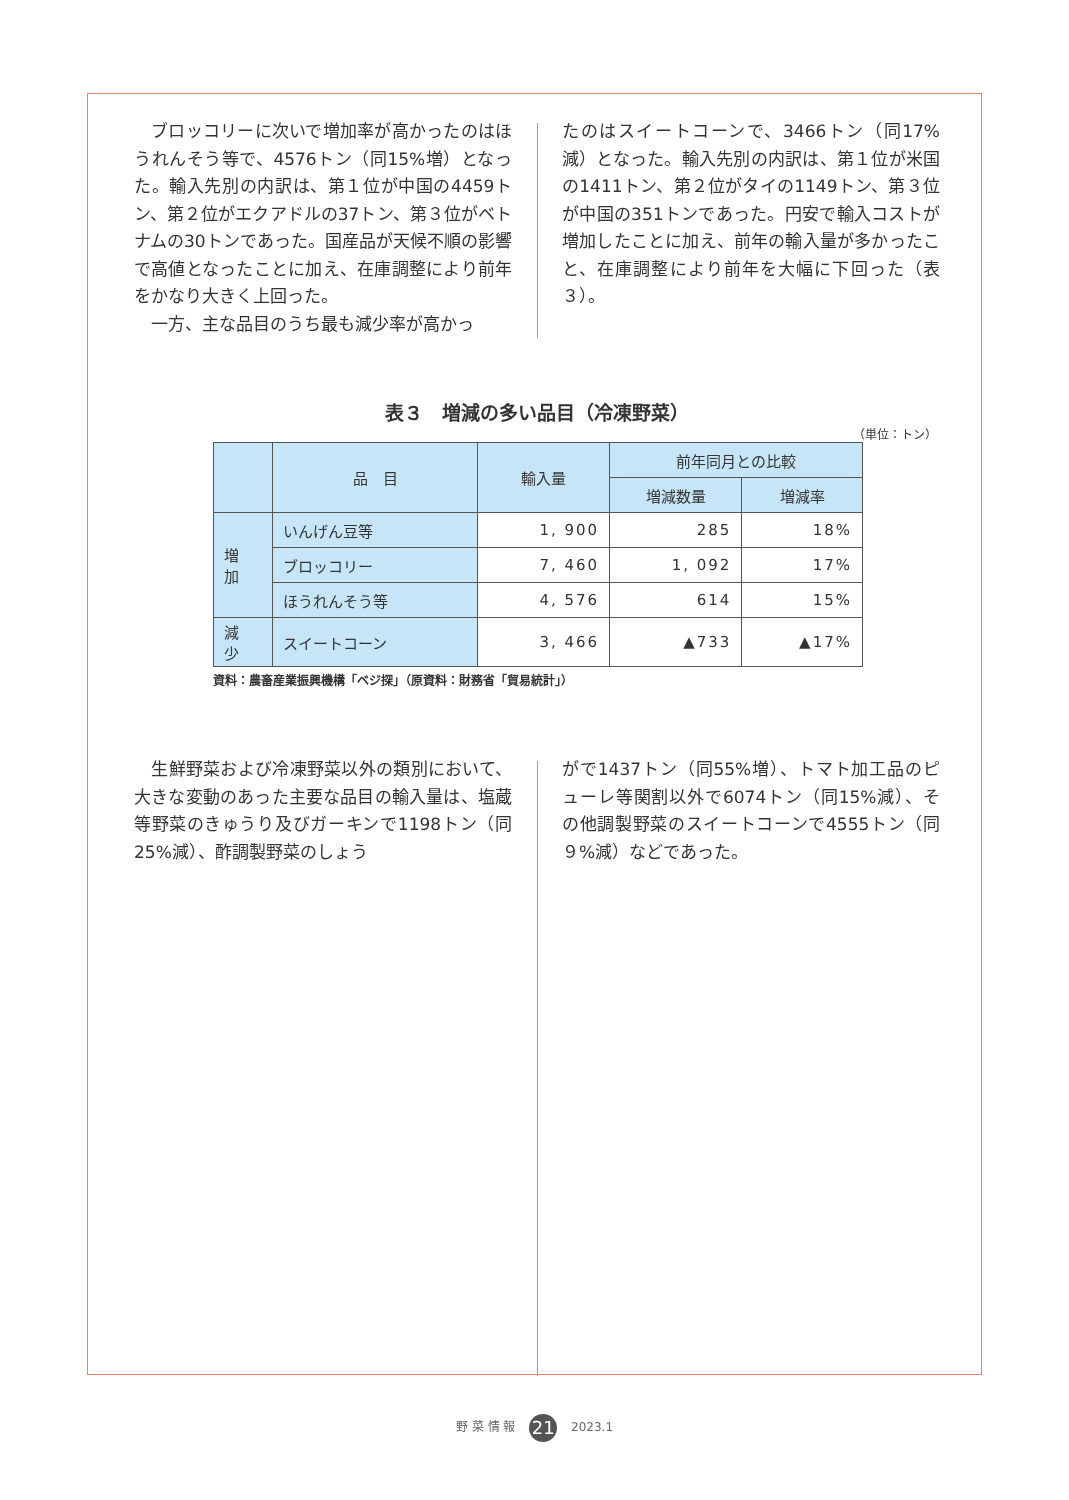ブロッコリーに次いで増加率が高かったのはほうれんそう等で、4576トン（同15%増）となった。輸入先別の内訳は、第１位が中国の4459トン、第２位がエクアドルの37トン、第３位がベトナムの30トンであった。国産品が天候不順の影響で高値となったことに加え、在庫調整により前年をかなり大きく上回った。
　一方、主な品目のうち最も減少率が高かっ
たのはスイートコーンで、3466トン（同17%減）となった。輸入先別の内訳は、第１位が米国の1411トン、第２位がタイの1149トン、第３位が中国の351トンであった。円安で輸入コストが増加したことに加え、前年の輸入量が多かったこと、在庫調整により前年を大幅に下回った（表３）。
表３　増減の多い品目（冷凍野菜）
（単位：トン）
| | 品 目 | 輸入量 | 前年同月との比較 | |
| --- | --- | --- | --- | --- |
| | | | 増減数量 | 増減率 |
| 増 加 | いんげん豆等 | 1, 900 | 285 | 18% |
| | ブロッコリー | 7, 460 | 1, 092 | 17% |
| | ほうれんそう等 | 4, 576 | 614 | 15% |
| 減 少 | スイートコーン | 3, 466 | ▲733 | ▲17% |
資料：農畜産業振興機構「ベジ探」（原資料：財務省「貿易統計」）
　生鮮野菜および冷凍野菜以外の類別において、大きな変動のあった主要な品目の輸入量は、塩蔵等野菜のきゅうり及びガーキンで1198トン（同25%減）、酢調製野菜のしょう
がで1437トン（同55%増）、トマト加工品のピューレ等関割以外で6074トン（同15%減）、その他調製野菜のスイートコーンで4555トン（同９%減）などであった。
野 菜 情 報 21 2023.1